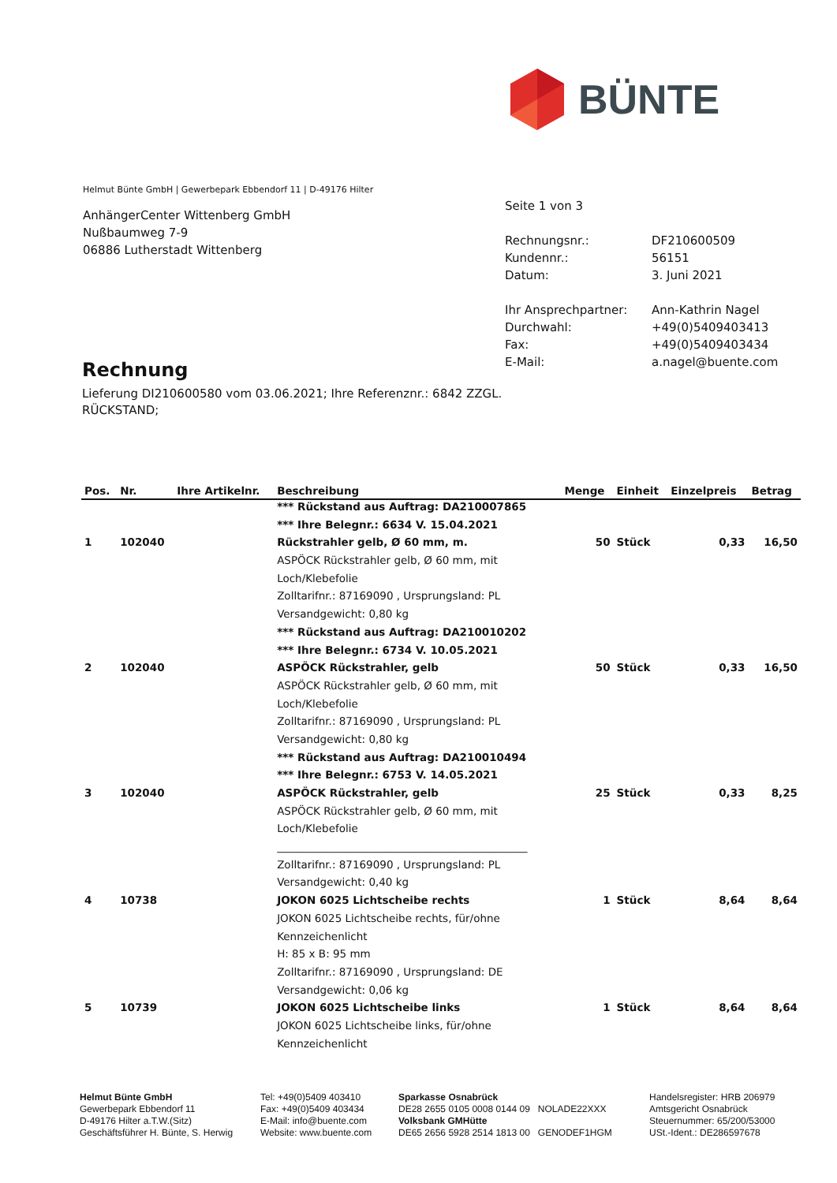BÜNTE
Helmut Bünte GmbH | Gewerbepark Ebbendorf 11 | D-49176 Hilter
AnhängerCenter Wittenberg GmbH
Nußbaumweg 7-9
06886 Lutherstadt Wittenberg
| Seite 1 von 3 | |
| Rechnungsnr.: | DF210600509 |
| Kundennr.: | 56151 |
| Datum: | 3. Juni 2021 |
| Ihr Ansprechpartner: | Ann-Kathrin Nagel |
| Durchwahl: | +49(0)5409403413 |
| Fax: | +49(0)5409403434 |
| E-Mail: | a.nagel@buente.com |
Rechnung
Lieferung DI210600580 vom 03.06.2021; Ihre Referenznr.: 6842 ZZGL.
RÜCKSTAND;
| Pos. | Nr. | Ihre Artikelnr. | Beschreibung | Menge | Einheit | Einzelpreis | Betrag |
| --- | --- | --- | --- | --- | --- | --- | --- |
| | | | *** Rückstand aus Auftrag: DA210007865 | | | | |
| | | | *** Ihre Belegnr.: 6634 V. 15.04.2021 | | | | |
| 1 | 102040 | | Rückstrahler gelb, Ø 60 mm, m. | 50 | Stück | 0,33 | 16,50 |
| | | | ASPÖCK Rückstrahler gelb, Ø 60 mm, mit | | | | |
| | | | Loch/Klebefolie | | | | |
| | | | Zolltarifnr.: 87169090 , Ursprungsland: PL | | | | |
| | | | Versandgewicht: 0,80 kg | | | | |
| | | | *** Rückstand aus Auftrag: DA210010202 | | | | |
| | | | *** Ihre Belegnr.: 6734 V. 10.05.2021 | | | | |
| 2 | 102040 | | ASPÖCK Rückstrahler, gelb | 50 | Stück | 0,33 | 16,50 |
| | | | ASPÖCK Rückstrahler gelb, Ø 60 mm, mit | | | | |
| | | | Loch/Klebefolie | | | | |
| | | | Zolltarifnr.: 87169090 , Ursprungsland: PL | | | | |
| | | | Versandgewicht: 0,80 kg | | | | |
| | | | *** Rückstand aus Auftrag: DA210010494 | | | | |
| | | | *** Ihre Belegnr.: 6753 V. 14.05.2021 | | | | |
| 3 | 102040 | | ASPÖCK Rückstrahler, gelb | 25 | Stück | 0,33 | 8,25 |
| | | | ASPÖCK Rückstrahler gelb, Ø 60 mm, mit | | | | |
| | | | Loch/Klebefolie | | | | |
| | | | _______________________________________________ | | | | |
| | | | Zolltarifnr.: 87169090 , Ursprungsland: PL | | | | |
| | | | Versandgewicht: 0,40 kg | | | | |
| 4 | 10738 | | JOKON 6025 Lichtscheibe rechts | 1 | Stück | 8,64 | 8,64 |
| | | | JOKON 6025 Lichtscheibe rechts, für/ohne | | | | |
| | | | Kennzeichenlicht | | | | |
| | | | H: 85 x B: 95 mm | | | | |
| | | | Zolltarifnr.: 87169090 , Ursprungsland: DE | | | | |
| | | | Versandgewicht: 0,06 kg | | | | |
| 5 | 10739 | | JOKON 6025 Lichtscheibe links | 1 | Stück | 8,64 | 8,64 |
| | | | JOKON 6025 Lichtscheibe links, für/ohne | | | | |
| | | | Kennzeichenlicht | | | | |
Helmut Bünte GmbH
Gewerbepark Ebbendorf 11
D-49176 Hilter a.T.W.(Sitz)
Geschäftsführer H. Bünte, S. Herwig
Tel: +49(0)5409 403410
Fax: +49(0)5409 403434
E-Mail: info@buente.com
Website: www.buente.com
Sparkasse Osnabrück
DE28 2655 0105 0008 0144 09 NOLADE22XXX
Volksbank GMHütte
DE65 2656 5928 2514 1813 00 GENODEF1HGM
Handelsregister: HRB 206979
Amtsgericht Osnabrück
Steuernummer: 65/200/53000
USt.-Ident.: DE286597678